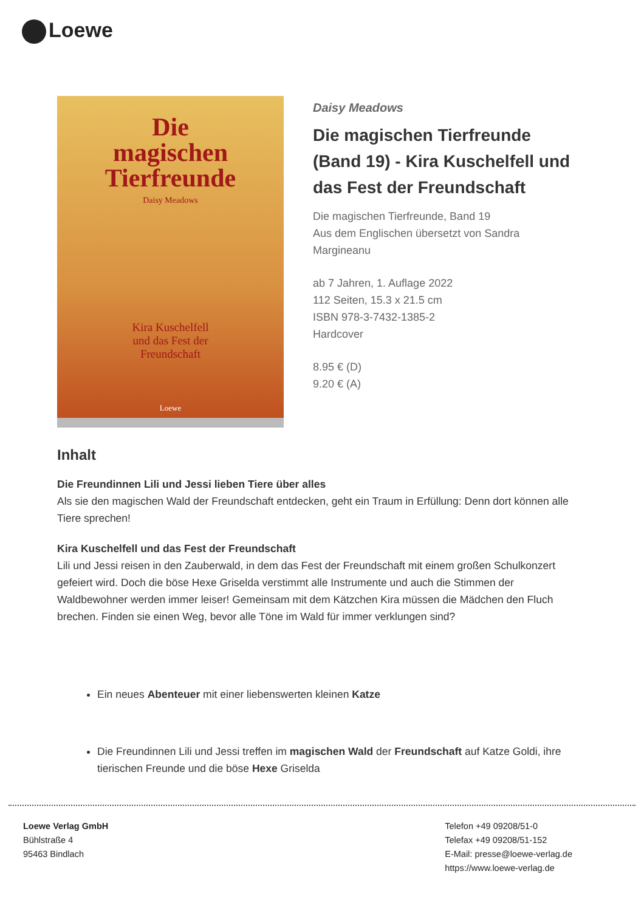Loewe
Die
magischen
Tierfreunde
Daisy Meadows
Kira Kuschelfell
und das Fest der
Freundschaft
Loewe
Daisy Meadows
Die magischen Tierfreunde (Band 19) - Kira Kuschelfell und das Fest der Freundschaft
Die magischen Tierfreunde, Band 19
Aus dem Englischen übersetzt von Sandra Margineanu
ab 7 Jahren, 1. Auflage 2022
112 Seiten, 15.3 x 21.5 cm
ISBN 978-3-7432-1385-2
Hardcover
8.95 € (D)
9.20 € (A)
Inhalt
Die Freundinnen Lili und Jessi lieben Tiere über alles
Als sie den magischen Wald der Freundschaft entdecken, geht ein Traum in Erfüllung: Denn dort können alle Tiere sprechen!
Kira Kuschelfell und das Fest der Freundschaft
Lili und Jessi reisen in den Zauberwald, in dem das Fest der Freundschaft mit einem großen Schulkonzert gefeiert wird. Doch die böse Hexe Griselda verstimmt alle Instrumente und auch die Stimmen der Waldbewohner werden immer leiser! Gemeinsam mit dem Kätzchen Kira müssen die Mädchen den Fluch brechen. Finden sie einen Weg, bevor alle Töne im Wald für immer verklungen sind?
Ein neues Abenteuer mit einer liebenswerten kleinen Katze
Die Freundinnen Lili und Jessi treffen im magischen Wald der Freundschaft auf Katze Goldi, ihre tierischen Freunde und die böse Hexe Griselda
Loewe Verlag GmbH
Bühlstraße 4
95463 Bindlach
Telefon +49 09208/51-0
Telefax +49 09208/51-152
E-Mail: presse@loewe-verlag.de
https://www.loewe-verlag.de